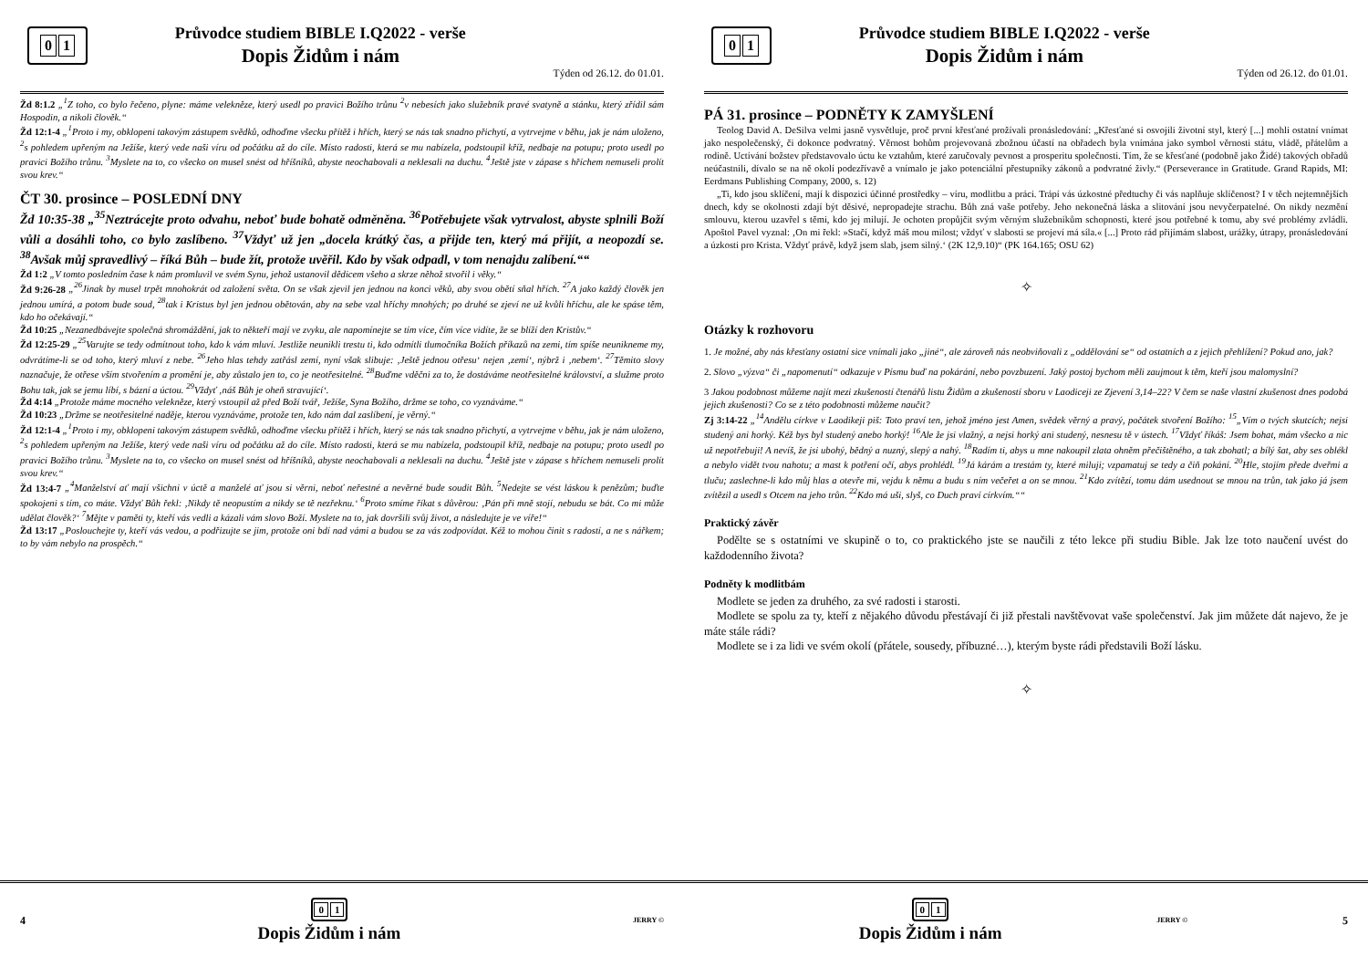0 1
Průvodce studiem BIBLE I.Q2022 - verše
Dopis Židům i nám
Týden od 26.12. do 01.01.
Žd 8:1.2 „<sup>1</sup>Z toho, co bylo řečeno, plyne: máme velekněze, který usedl po pravici Božího trůnu <sup>2</sup>v nebesích jako služebník pravé svatyně a stánku, který zřídil sám Hospodin, a nikoli člověk.“
Žd 12:1-4 „<sup>1</sup>Proto i my, obklopeni takovým zástupem svědků, odhoďme všecku přítěž i hřích, který se nás tak snadno přichytí, a vytrvejme v běhu, jak je nám uloženo, <sup>2</sup>s pohledem upřeným na Ježíše, který vede naši víru od počátku až do cíle. Místo radosti, která se mu nabízela, podstoupil kříž, nedbaje na potupu; proto usedl po pravici Božího trůnu. <sup>3</sup>Myslete na to, co všecko on musel snést od hříšníků, abyste neochabovali a neklesali na duchu. <sup>4</sup>Ještě jste v zápase s hříchem nemuseli prolít svou krev.“
ČT 30. prosince – POSLEDNÍ DNY
Žd 10:35-38 „<sup>35</sup>Neztrácejte proto odvahu, neboť bude bohatě odměněna. <sup>36</sup>Potřebujete však vytrvalost, abyste splnili Boží vůli a dosáhli toho, co bylo zaslíbeno. <sup>37</sup>Vždyť už jen „docela krátký čas, a přijde ten, který má přijít, a neopozdí se. <sup>38</sup>Avšak můj spravedlivý – říká Bůh – bude žít, protože uvěřil. Kdo by však odpadl, v tom nenajdu zalíbení.““
Žd 1:2 „V tomto posledním čase k nám promluvil ve svém Synu, jehož ustanovil dědicem všeho a skrze něhož stvořil i věky.“
Žd 9:26-28 „<sup>26</sup>Jinak by musel trpět mnohokrát od založení světa. On se však zjevil jen jednou na konci věků, aby svou obětí sňal hřích. <sup>27</sup>A jako každý člověk jen jednou umírá, a potom bude soud, <sup>28</sup>tak i Kristus byl jen jednou obětován, aby na sebe vzal hříchy mnohých; po druhé se zjeví ne už kvůli hříchu, ale ke spáse těm, kdo ho očekávají.“
Žd 10:25 „Nezanedbávejte společná shromáždění, jak to někteří mají ve zvyku, ale napomínejte se tím více, čím více vidíte, že se blíží den Kristův.“
Žd 12:25-29 „<sup>25</sup>Varujte se tedy odmítnout toho, kdo k vám mluví. Jestliže neunikli trestu ti, kdo odmítli tlumočníka Božích příkazů na zemi, tím spíše neunikneme my, odvrátíme-li se od toho, který mluví z nebe. <sup>26</sup>Jeho hlas tehdy zatřásl zemí, nyní však slibuje: ‚Ještě jednou otřesu‘ nejen ‚zemí‘, nýbrž i ‚nebem‘. <sup>27</sup>Těmito slovy naznačuje, že otřese vším stvořením a promění je, aby zůstalo jen to, co je neotřesitelné. <sup>28</sup>Buďme vděčni za to, že dostáváme neotřesitelné království, a služme proto Bohu tak, jak se jemu líbí, s bázní a úctou. <sup>29</sup>Vždyť ‚náš Bůh je oheň stravující‘.
Žd 4:14 „Protože máme mocného velekněze, který vstoupil až před Boží tvář, Ježíše, Syna Božího, držme se toho, co vyznáváme.“
Žd 10:23 „Držme se neotřesitelné naděje, kterou vyznáváme, protože ten, kdo nám dal zaslíbení, je věrný.“
Žd 12:1-4 „<sup>1</sup>Proto i my, obklopeni takovým zástupem svědků, odhoďme všecku přítěž i hřích, který se nás tak snadno přichytí, a vytrvejme v běhu, jak je nám uloženo, <sup>2</sup>s pohledem upřeným na Ježíše, který vede naši víru od počátku až do cíle. Místo radosti, která se mu nabízela, podstoupil kříž, nedbaje na potupu; proto usedl po pravici Božího trůnu. <sup>3</sup>Myslete na to, co všecko on musel snést od hříšníků, abyste neochabovali a neklesali na duchu. <sup>4</sup>Ještě jste v zápase s hříchem nemuseli prolít svou krev.“
Žd 13:4-7 „<sup>4</sup>Manželství ať mají všichni v úctě a manželé ať jsou si věrni, neboť neřestné a nevěrné bude soudit Bůh. <sup>5</sup>Nedejte se vést láskou k penězům; buďte spokojeni s tím, co máte. Vždyť Bůh řekl: ‚Nikdy tě neopustím a nikdy se tě nezřeknu.‘ <sup>6</sup>Proto smíme říkat s důvěrou: ‚Pán při mně stojí, nebudu se bát. Co mi může udělat člověk?‘ <sup>7</sup>Mějte v paměti ty, kteří vás vedli a kázali vám slovo Boží. Myslete na to, jak dovršili svůj život, a následujte je ve víře!“
Žd 13:17 „Poslouchejte ty, kteří vás vedou, a podřizujte se jim, protože oni bdí nad vámi a budou se za vás zodpovídat. Kéž to mohou činit s radostí, a ne s nářkem; to by vám nebylo na prospěch.“
4
0 1
Dopis Židům i nám
JERRY ©
0 1
Průvodce studiem BIBLE I.Q2022 - verše
Dopis Židům i nám
Týden od 26.12. do 01.01.
PÁ 31. prosince – PODNĚTY K ZAMYŠLENÍ
Teolog David A. DeSilva velmi jasně vysvětluje, proč první křesťané prožívali pronásledování: „Křesťané si osvojili životní styl, který [...] mohli ostatní vnímat jako nespolečenský, či dokonce podvratný. Věrnost bohům projevovaná zbožnou účastí na obřadech byla vnímána jako symbol věrnosti státu, vládě, přátelům a rodině. Uctívání božstev představovalo úctu ke vztahům, které zaručovaly pevnost a prosperitu společnosti. Tím, že se křesťané (podobně jako Židé) takových obřadů neúčastnili, dívalo se na ně okolí podezřívavě a vnímalo je jako potenciální přestupníky zákonů a podvratné živly.“ (Perseverance in Gratitude. Grand Rapids, MI: Eerdmans Publishing Company, 2000, s. 12)
„Ti, kdo jsou sklíčení, mají k dispozici účinné prostředky – víru, modlitbu a práci. Trápí vás úzkostné předtuchy či vás naplňuje sklíčenost? I v těch nejtemnějších dnech, kdy se okolnosti zdají být děsivé, nepropadejte strachu. Bůh zná vaše potřeby. Jeho nekonečná láska a slitování jsou nevyčerpatelné. On nikdy nezmění smlouvu, kterou uzavřel s těmi, kdo jej milují. Je ochoten propůjčit svým věrným služebníkům schopnosti, které jsou potřebné k tomu, aby své problémy zvládli. Apoštol Pavel vyznal: ‚On mi řekl: »Stačí, když máš mou milost; vždyť v slabosti se projeví má síla.« [...] Proto rád přijímám slabost, urážky, útrapy, pronásledování a úzkosti pro Krista. Vždyť právě, když jsem slab, jsem silný.‘ (2K 12,9.10)“ (PK 164.165; OSU 62)
✧
Otázky k rozhovoru
1. Je možné, aby nás křesťany ostatní sice vnímali jako „jiné“, ale zároveň nás neobviňovali z „oddělování se“ od ostatních a z jejich přehlížení? Pokud ano, jak?
2. Slovo „výzva“ či „napomenutí“ odkazuje v Písmu buď na pokárání, nebo povzbuzení. Jaký postoj bychom měli zaujmout k těm, kteří jsou malomyslní?
3 Jakou podobnost můžeme najít mezi zkušeností čtenářů listu Židům a zkušeností sboru v Laodiceji ze Zjevení 3,14–22? V čem se naše vlastní zkušenost dnes podobá jejich zkušenosti? Co se z této podobnosti můžeme naučit?
Zj 3:14-22 „<sup>14</sup>Andělu církve v Laodikeji piš: Toto praví ten, jehož jméno jest Amen, svědek věrný a pravý, počátek stvoření Božího: <sup>15</sup>„Vím o tvých skutcích; nejsi studený ani horký. Kéž bys byl studený anebo horký! <sup>16</sup>Ale že jsi vlažný, a nejsi horký ani studený, nesnesu tě v ústech. <sup>17</sup>Vždyť říkáš: Jsem bohat, mám všecko a nic už nepotřebuji! A nevíš, že jsi ubohý, bědný a nuzný, slepý a nahý. <sup>18</sup>Radím ti, abys u mne nakoupil zlata ohněm přečištěného, a tak zbohatl; a bílý šat, aby ses oblékl a nebylo vidět tvou nahotu; a mast k potření očí, abys prohlédl. <sup>19</sup>Já kárám a trestám ty, které miluji; vzpamatuj se tedy a čiň pokání. <sup>20</sup>Hle, stojím přede dveřmi a tluču; zaslechne-li kdo můj hlas a otevře mi, vejdu k němu a budu s ním večeřet a on se mnou. <sup>21</sup>Kdo zvítězí, tomu dám usednout se mnou na trůn, tak jako já jsem zvítězil a usedl s Otcem na jeho trůn. <sup>22</sup>Kdo má uši, slyš, co Duch praví církvím.““
Praktický závěr
Podělte se s ostatními ve skupině o to, co praktického jste se naučili z této lekce při studiu Bible. Jak lze toto naučení uvést do každodenního života?
Podněty k modlitbám
Modlete se jeden za druhého, za své radosti i starosti.
Modlete se spolu za ty, kteří z nějakého důvodu přestávají či již přestali navštěvovat vaše společenství. Jak jim můžete dát najevo, že je máte stále rádi?
Modlete se i za lidi ve svém okolí (přátele, sousedy, příbuzné…), kterým byste rádi představili Boží lásku.
✧
0 1
Dopis Židům i nám
JERRY © 5